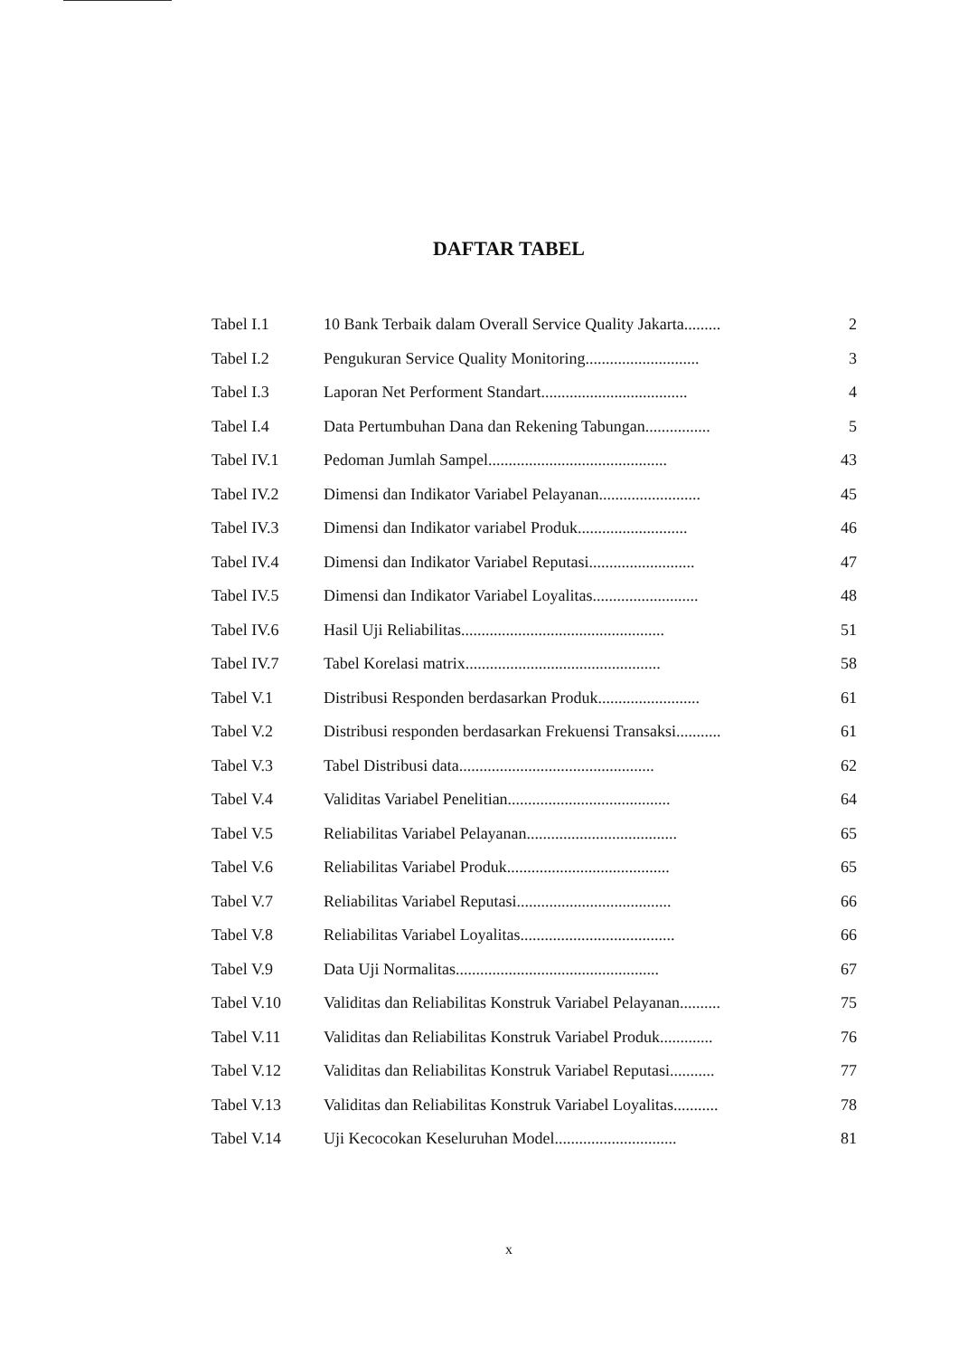DAFTAR TABEL
| Tabel I.1 | 10 Bank Terbaik dalam Overall Service Quality Jakarta......... | 2 |
| Tabel I.2 | Pengukuran Service Quality Monitoring............................ | 3 |
| Tabel I.3 | Laporan Net Performent Standart.................................... | 4 |
| Tabel I.4 | Data Pertumbuhan Dana dan Rekening Tabungan................ | 5 |
| Tabel IV.1 | Pedoman Jumlah Sampel............................................ | 43 |
| Tabel IV.2 | Dimensi dan Indikator Variabel Pelayanan......................... | 45 |
| Tabel IV.3 | Dimensi dan Indikator variabel Produk........................... | 46 |
| Tabel IV.4 | Dimensi dan Indikator Variabel Reputasi.......................... | 47 |
| Tabel IV.5 | Dimensi dan Indikator Variabel Loyalitas.......................... | 48 |
| Tabel IV.6 | Hasil Uji Reliabilitas.................................................. | 51 |
| Tabel IV.7 | Tabel Korelasi matrix................................................ | 58 |
| Tabel V.1 | Distribusi Responden berdasarkan Produk......................... | 61 |
| Tabel V.2 | Distribusi responden berdasarkan Frekuensi Transaksi........... | 61 |
| Tabel V.3 | Tabel Distribusi data................................................ | 62 |
| Tabel V.4 | Validitas Variabel Penelitian........................................ | 64 |
| Tabel V.5 | Reliabilitas Variabel Pelayanan..................................... | 65 |
| Tabel V.6 | Reliabilitas Variabel Produk........................................ | 65 |
| Tabel V.7 | Reliabilitas Variabel Reputasi...................................... | 66 |
| Tabel V.8 | Reliabilitas Variabel Loyalitas...................................... | 66 |
| Tabel V.9 | Data Uji Normalitas.................................................. | 67 |
| Tabel V.10 | Validitas dan Reliabilitas Konstruk Variabel Pelayanan.......... | 75 |
| Tabel V.11 | Validitas dan Reliabilitas Konstruk Variabel Produk............. | 76 |
| Tabel V.12 | Validitas dan Reliabilitas Konstruk Variabel Reputasi........... | 77 |
| Tabel V.13 | Validitas dan Reliabilitas Konstruk Variabel Loyalitas........... | 78 |
| Tabel V.14 | Uji Kecocokan Keseluruhan Model.............................. | 81 |
x